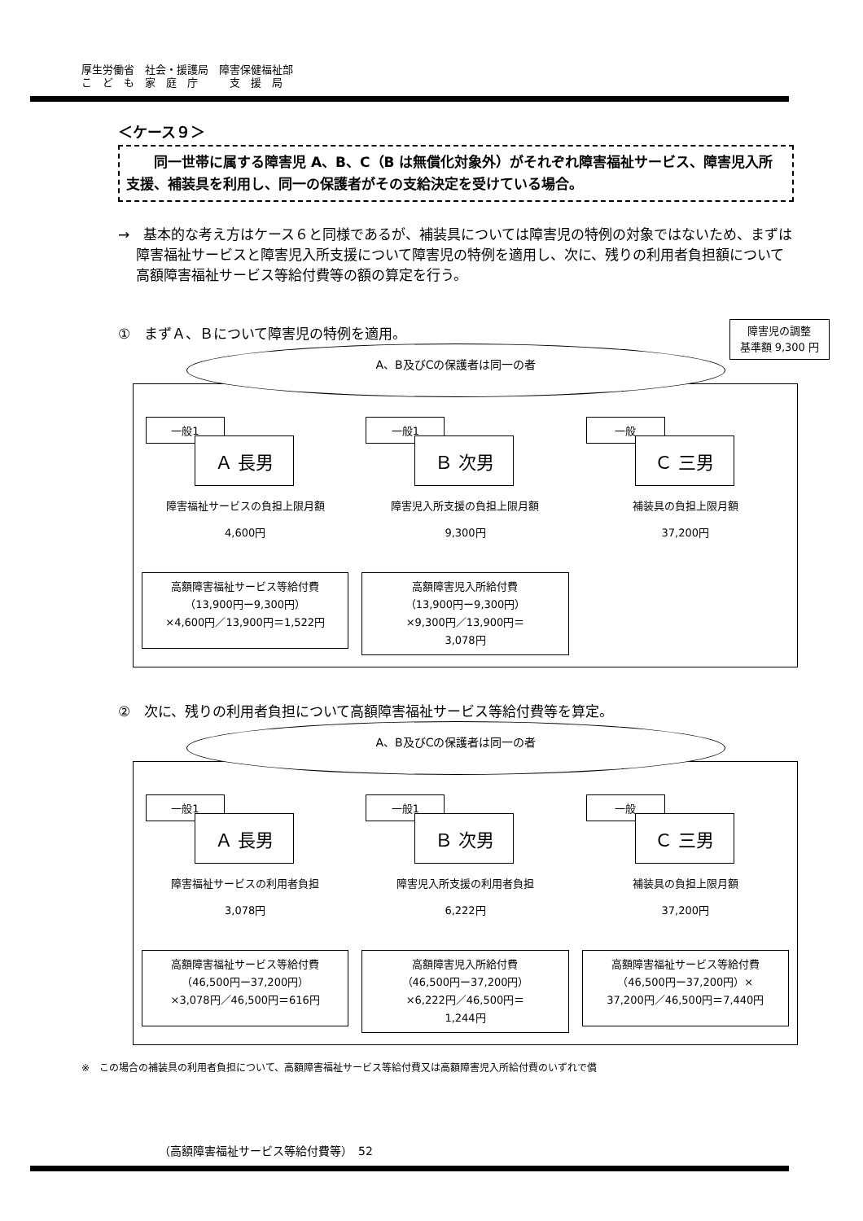厚生労働省　社会・援護局　障害保健福祉部
こ　ど　も　家　庭　庁　　　支　援　局
＜ケース９＞
同一世帯に属する障害児 A、B、C（B は無償化対象外）がそれぞれ障害福祉サービス、障害児入所支援、補装具を利用し、同一の保護者がその支給決定を受けている場合。
→　基本的な考え方はケース６と同様であるが、補装具については障害児の特例の対象ではないため、まずは障害福祉サービスと障害児入所支援について障害児の特例を適用し、次に、残りの利用者負担額について高額障害福祉サービス等給付費等の額の算定を行う。
①　まずＡ、Ｂについて障害児の特例を適用。
A、B及びCの保護者は同一の者
障害児の調整
基準額 9,300 円
一般1
Ａ 長男
障害福祉サービスの負担上限月額
4,600円
高額障害福祉サービス等給付費
（13,900円ー9,300円）
×4,600円／13,900円＝1,522円
一般1
Ｂ 次男
障害児入所支援の負担上限月額
9,300円
高額障害児入所給付費
（13,900円ー9,300円）
×9,300円／13,900円＝
3,078円
一般
Ｃ 三男
補装具の負担上限月額
37,200円
②　次に、残りの利用者負担について高額障害福祉サービス等給付費等を算定。
A、B及びCの保護者は同一の者
一般1
Ａ 長男
障害福祉サービスの利用者負担
3,078円
高額障害福祉サービス等給付費
（46,500円ー37,200円）
×3,078円／46,500円＝616円
一般1
Ｂ 次男
障害児入所支援の利用者負担
6,222円
高額障害児入所給付費
（46,500円ー37,200円）
×6,222円／46,500円＝
1,244円
一般
Ｃ 三男
補装具の負担上限月額
37,200円
高額障害福祉サービス等給付費
（46,500円ー37,200円）×
37,200円／46,500円＝7,440円
※　この場合の補装具の利用者負担について、高額障害福祉サービス等給付費又は高額障害児入所給付費のいずれで償
（高額障害福祉サービス等給付費等）　52